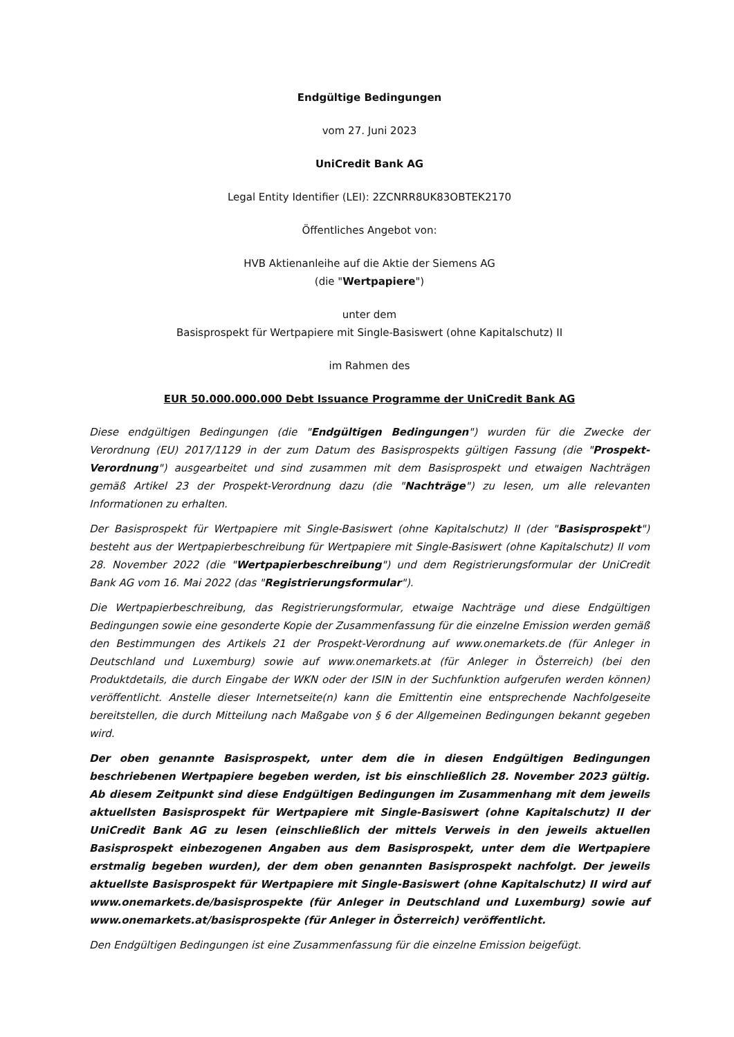Endgültige Bedingungen
vom 27. Juni 2023
UniCredit Bank AG
Legal Entity Identifier (LEI): 2ZCNRR8UK83OBTEK2170
Öffentliches Angebot von:
HVB Aktienanleihe auf die Aktie der Siemens AG
(die "Wertpapiere")
unter dem
Basisprospekt für Wertpapiere mit Single-Basiswert (ohne Kapitalschutz) II
im Rahmen des
EUR 50.000.000.000 Debt Issuance Programme der UniCredit Bank AG
Diese endgültigen Bedingungen (die "Endgültigen Bedingungen") wurden für die Zwecke der Verordnung (EU) 2017/1129 in der zum Datum des Basisprospekts gültigen Fassung (die "Prospekt-Verordnung") ausgearbeitet und sind zusammen mit dem Basisprospekt und etwaigen Nachträgen gemäß Artikel 23 der Prospekt-Verordnung dazu (die "Nachträge") zu lesen, um alle relevanten Informationen zu erhalten.
Der Basisprospekt für Wertpapiere mit Single-Basiswert (ohne Kapitalschutz) II (der "Basisprospekt") besteht aus der Wertpapierbeschreibung für Wertpapiere mit Single-Basiswert (ohne Kapitalschutz) II vom 28. November 2022 (die "Wertpapierbeschreibung") und dem Registrierungsformular der UniCredit Bank AG vom 16. Mai 2022 (das "Registrierungsformular").
Die Wertpapierbeschreibung, das Registrierungsformular, etwaige Nachträge und diese Endgültigen Bedingungen sowie eine gesonderte Kopie der Zusammenfassung für die einzelne Emission werden gemäß den Bestimmungen des Artikels 21 der Prospekt-Verordnung auf www.onemarkets.de (für Anleger in Deutschland und Luxemburg) sowie auf www.onemarkets.at (für Anleger in Österreich) (bei den Produktdetails, die durch Eingabe der WKN oder der ISIN in der Suchfunktion aufgerufen werden können) veröffentlicht. Anstelle dieser Internetseite(n) kann die Emittentin eine entsprechende Nachfolgeseite bereitstellen, die durch Mitteilung nach Maßgabe von § 6 der Allgemeinen Bedingungen bekannt gegeben wird.
Der oben genannte Basisprospekt, unter dem die in diesen Endgültigen Bedingungen beschriebenen Wertpapiere begeben werden, ist bis einschließlich 28. November 2023 gültig. Ab diesem Zeitpunkt sind diese Endgültigen Bedingungen im Zusammenhang mit dem jeweils aktuellsten Basisprospekt für Wertpapiere mit Single-Basiswert (ohne Kapitalschutz) II der UniCredit Bank AG zu lesen (einschließlich der mittels Verweis in den jeweils aktuellen Basisprospekt einbezogenen Angaben aus dem Basisprospekt, unter dem die Wertpapiere erstmalig begeben wurden), der dem oben genannten Basisprospekt nachfolgt. Der jeweils aktuellste Basisprospekt für Wertpapiere mit Single-Basiswert (ohne Kapitalschutz) II wird auf www.onemarkets.de/basisprospekte (für Anleger in Deutschland und Luxemburg) sowie auf www.onemarkets.at/basisprospekte (für Anleger in Österreich) veröffentlicht.
Den Endgültigen Bedingungen ist eine Zusammenfassung für die einzelne Emission beigefügt.